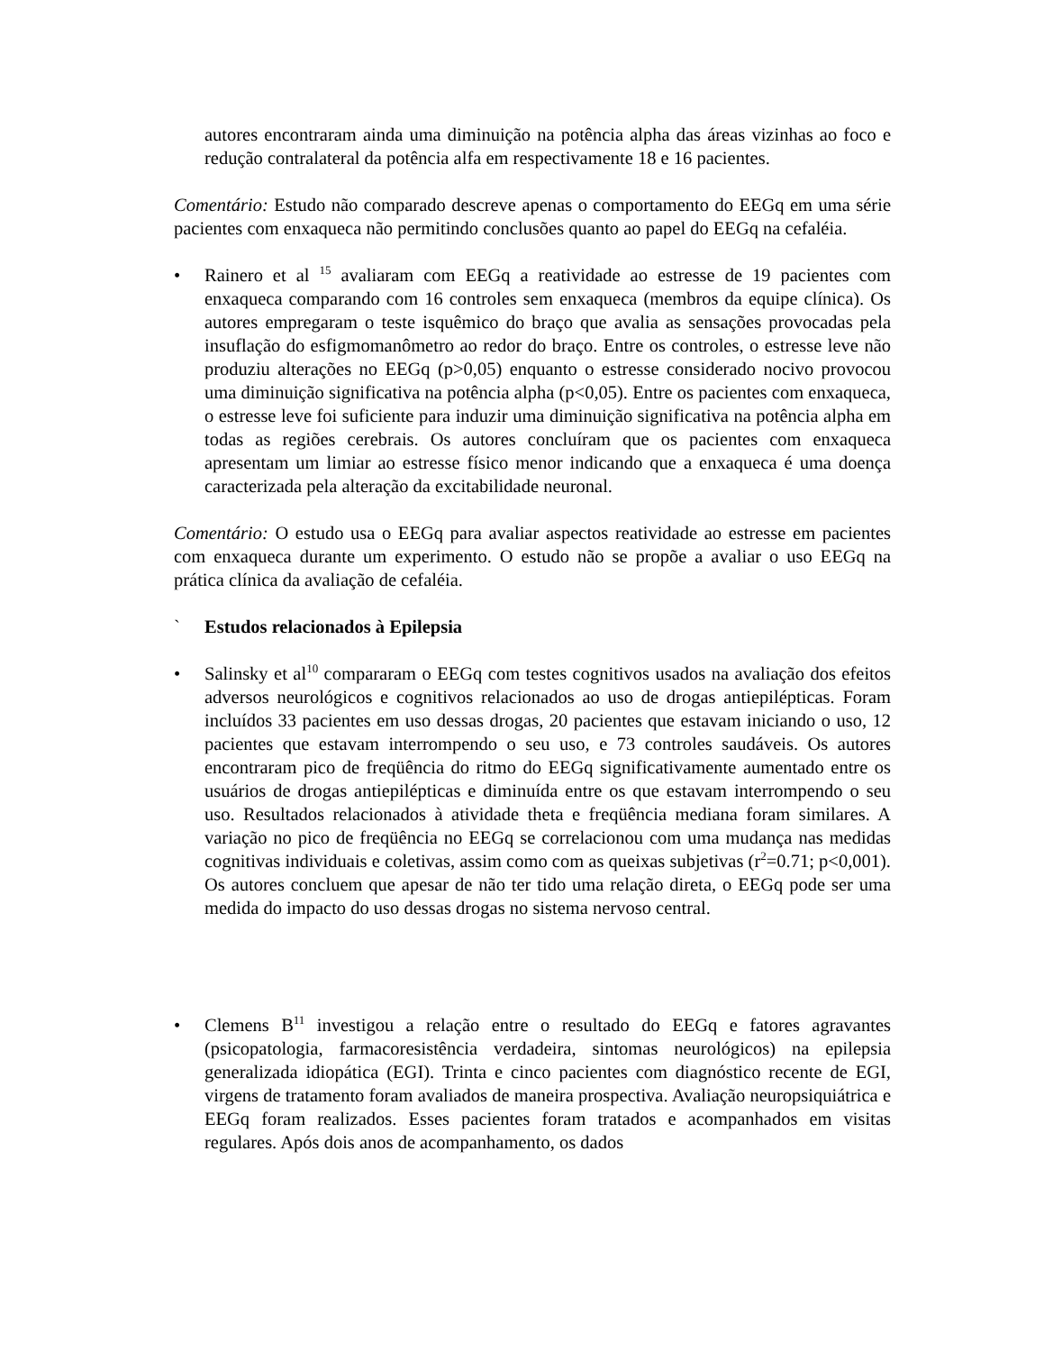autores encontraram ainda uma diminuição na potência alpha das áreas vizinhas ao foco e redução contralateral da potência alfa em respectivamente 18 e 16 pacientes.
Comentário: Estudo não comparado descreve apenas o comportamento do EEGq em uma série pacientes com enxaqueca não permitindo conclusões quanto ao papel do EEGq na cefaléia.
• Rainero et al <sup>15</sup> avaliaram com EEGq a reatividade ao estresse de 19 pacientes com enxaqueca comparando com 16 controles sem enxaqueca (membros da equipe clínica). Os autores empregaram o teste isquêmico do braço que avalia as sensações provocadas pela insuflação do esfigmomanômetro ao redor do braço. Entre os controles, o estresse leve não produziu alterações no EEGq (p>0,05) enquanto o estresse considerado nocivo provocou uma diminuição significativa na potência alpha (p<0,05). Entre os pacientes com enxaqueca, o estresse leve foi suficiente para induzir uma diminuição significativa na potência alpha em todas as regiões cerebrais. Os autores concluíram que os pacientes com enxaqueca apresentam um limiar ao estresse físico menor indicando que a enxaqueca é uma doença caracterizada pela alteração da excitabilidade neuronal.
Comentário: O estudo usa o EEGq para avaliar aspectos reatividade ao estresse em pacientes com enxaqueca durante um experimento. O estudo não se propõe a avaliar o uso EEGq na prática clínica da avaliação de cefaléia.
` Estudos relacionados à Epilepsia
• Salinsky et al<sup>10</sup> compararam o EEGq com testes cognitivos usados na avaliação dos efeitos adversos neurológicos e cognitivos relacionados ao uso de drogas antiepilépticas. Foram incluídos 33 pacientes em uso dessas drogas, 20 pacientes que estavam iniciando o uso, 12 pacientes que estavam interrompendo o seu uso, e 73 controles saudáveis. Os autores encontraram pico de freqüência do ritmo do EEGq significativamente aumentado entre os usuários de drogas antiepilépticas e diminuída entre os que estavam interrompendo o seu uso. Resultados relacionados à atividade theta e freqüência mediana foram similares. A variação no pico de freqüência no EEGq se correlacionou com uma mudança nas medidas cognitivas individuais e coletivas, assim como com as queixas subjetivas (r<sup>2</sup>=0.71; p<0,001). Os autores concluem que apesar de não ter tido uma relação direta, o EEGq pode ser uma medida do impacto do uso dessas drogas no sistema nervoso central.
• Clemens B<sup>11</sup> investigou a relação entre o resultado do EEGq e fatores agravantes (psicopatologia, farmacoresistência verdadeira, sintomas neurológicos) na epilepsia generalizada idiopática (EGI). Trinta e cinco pacientes com diagnóstico recente de EGI, virgens de tratamento foram avaliados de maneira prospectiva. Avaliação neuropsiquiátrica e EEGq foram realizados. Esses pacientes foram tratados e acompanhados em visitas regulares. Após dois anos de acompanhamento, os dados